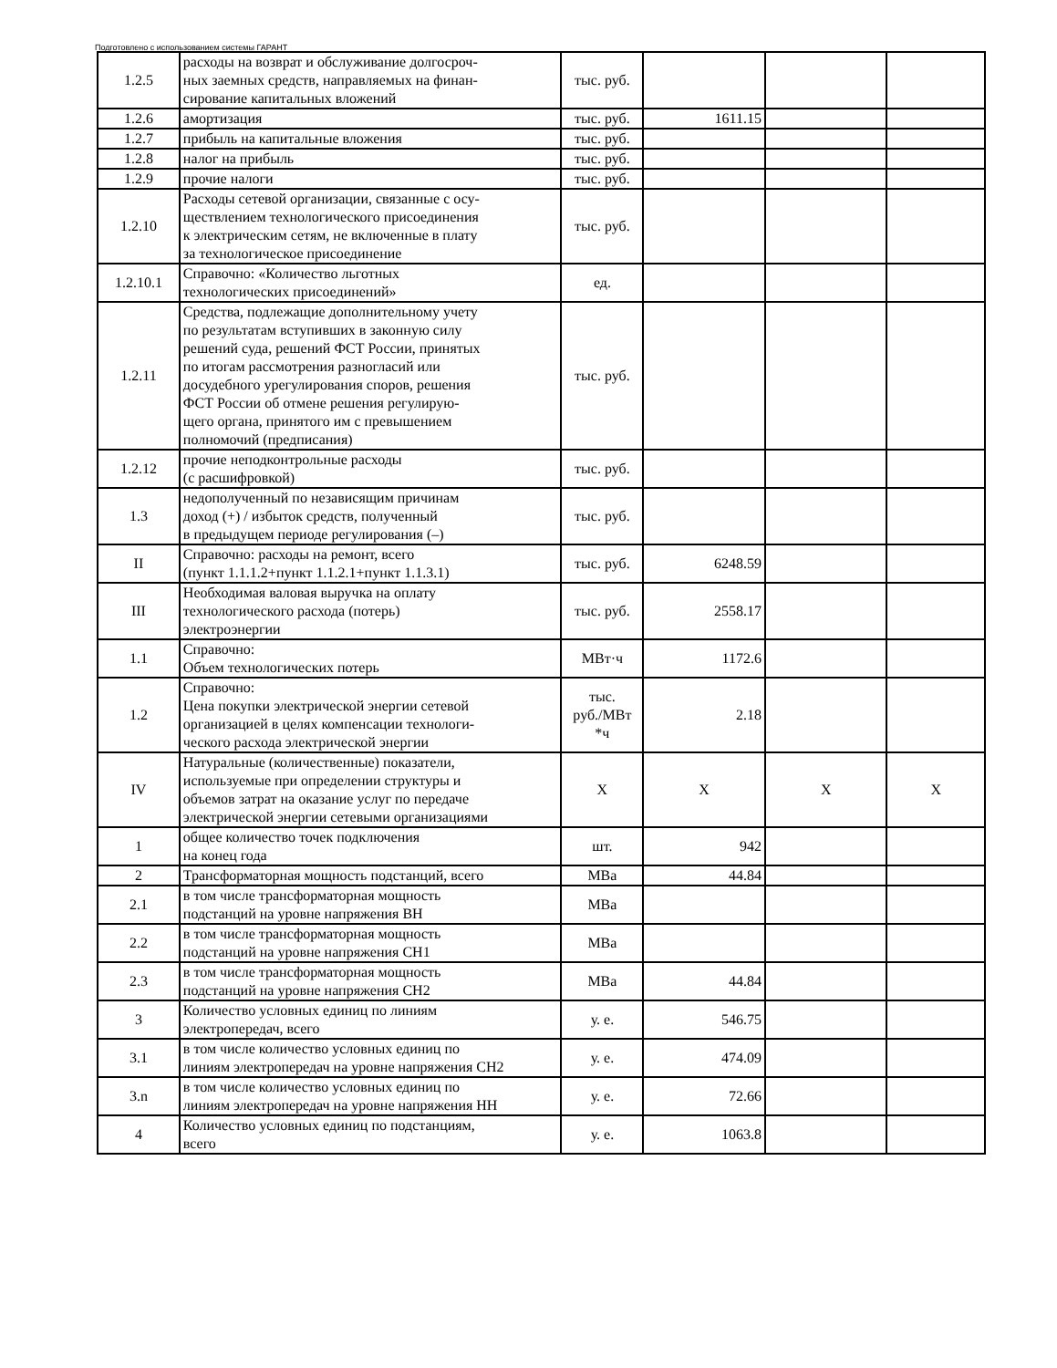Подготовлено с использованием системы ГАРАНТ
| 1.2.5 | расходы на возврат и обслуживание долгосроч- ных заемных средств, направляемых на финан- сирование капитальных вложений | тыс. руб. | | | |
| 1.2.6 | амортизация | тыс. руб. | 1611.15 | | |
| 1.2.7 | прибыль на капитальные вложения | тыс. руб. | | | |
| 1.2.8 | налог на прибыль | тыс. руб. | | | |
| 1.2.9 | прочие налоги | тыс. руб. | | | |
| 1.2.10 | Расходы сетевой организации, связанные с осу- ществлением технологического присоединения к электрическим сетям, не включенные в плату за технологическое присоединение | тыс. руб. | | | |
| 1.2.10.1 | Справочно: «Количество льготных технологических присоединений» | ед. | | | |
| 1.2.11 | Средства, подлежащие дополнительному учету по результатам вступивших в законную силу решений суда, решений ФСТ России, принятых по итогам рассмотрения разногласий или досудебного урегулирования споров, решения ФСТ России об отмене решения регулирую- щего органа, принятого им с превышением полномочий (предписания) | тыс. руб. | | | |
| 1.2.12 | прочие неподконтрольные расходы (с расшифровкой) | тыс. руб. | | | |
| 1.3 | недополученный по независящим причинам доход (+) / избыток средств, полученный в предыдущем периоде регулирования (–) | тыс. руб. | | | |
| II | Справочно: расходы на ремонт, всего (пункт 1.1.1.2+пункт 1.1.2.1+пункт 1.1.3.1) | тыс. руб. | 6248.59 | | |
| III | Необходимая валовая выручка на оплату технологического расхода (потерь) электроэнергии | тыс. руб. | 2558.17 | | |
| 1.1 | Справочно: Объем технологических потерь | МВт·ч | 1172.6 | | |
| 1.2 | Справочно: Цена покупки электрической энергии сетевой организацией в целях компенсации технологи- ческого расхода электрической энергии | тыс. руб./МВт *ч | 2.18 | | |
| IV | Натуральные (количественные) показатели, используемые при определении структуры и объемов затрат на оказание услуг по передаче электрической энергии сетевыми организациями | X | X | X | X |
| 1 | общее количество точек подключения на конец года | шт. | 942 | | |
| 2 | Трансформаторная мощность подстанций, всего | МВа | 44.84 | | |
| 2.1 | в том числе трансформаторная мощность подстанций на уровне напряжения ВН | МВа | | | |
| 2.2 | в том числе трансформаторная мощность подстанций на уровне напряжения СН1 | МВа | | | |
| 2.3 | в том числе трансформаторная мощность подстанций на уровне напряжения СН2 | МВа | 44.84 | | |
| 3 | Количество условных единиц по линиям электропередач, всего | у. е. | 546.75 | | |
| 3.1 | в том числе количество условных единиц по линиям электропередач на уровне напряжения СН2 | у. е. | 474.09 | | |
| 3.n | в том числе количество условных единиц по линиям электропередач на уровне напряжения НН | у. е. | 72.66 | | |
| 4 | Количество условных единиц по подстанциям, всего | у. е. | 1063.8 | | |